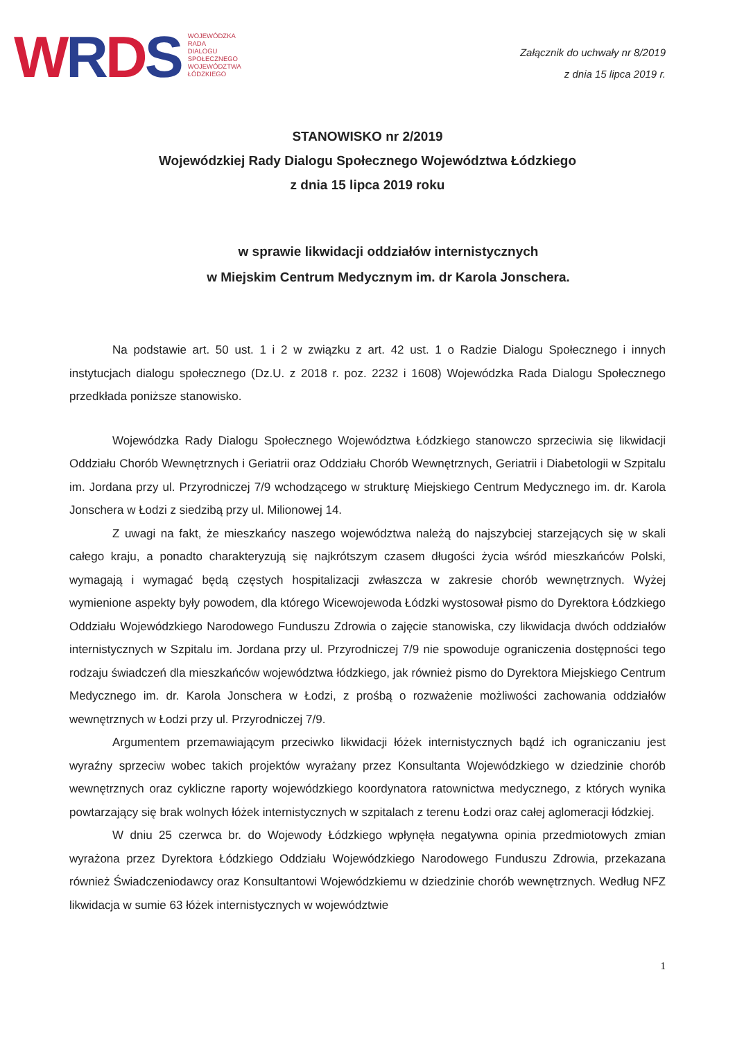WRDS
WOJEWÓDZKA
RADA
DIALOGU
SPOŁECZNEGO
WOJEWÓDZTWA
ŁÓDZKIEGO
Załącznik do uchwały nr 8/2019
z dnia 15 lipca 2019 r.
STANOWISKO nr 2/2019
Wojewódzkiej Rady Dialogu Społecznego Województwa Łódzkiego
z dnia 15 lipca 2019 roku
w sprawie likwidacji oddziałów internistycznych
w Miejskim Centrum Medycznym im. dr Karola Jonschera.
Na podstawie art. 50 ust. 1 i 2 w związku z art. 42 ust. 1 o Radzie Dialogu Społecznego i innych instytucjach dialogu społecznego (Dz.U. z 2018 r. poz. 2232 i 1608) Wojewódzka Rada Dialogu Społecznego przedkłada poniższe stanowisko.
Wojewódzka Rady Dialogu Społecznego Województwa Łódzkiego stanowczo sprzeciwia się likwidacji Oddziału Chorób Wewnętrznych i Geriatrii oraz Oddziału Chorób Wewnętrznych, Geriatrii i Diabetologii w Szpitalu im. Jordana przy ul. Przyrodniczej 7/9 wchodzącego w strukturę Miejskiego Centrum Medycznego im. dr. Karola Jonschera w Łodzi z siedzibą przy ul. Milionowej 14.
Z uwagi na fakt, że mieszkańcy naszego województwa należą do najszybciej starzejących się w skali całego kraju, a ponadto charakteryzują się najkrótszym czasem długości życia wśród mieszkańców Polski, wymagają i wymagać będą częstych hospitalizacji zwłaszcza w zakresie chorób wewnętrznych. Wyżej wymienione aspekty były powodem, dla którego Wicewojewoda Łódzki wystosował pismo do Dyrektora Łódzkiego Oddziału Wojewódzkiego Narodowego Funduszu Zdrowia o zajęcie stanowiska, czy likwidacja dwóch oddziałów internistycznych w Szpitalu im. Jordana przy ul. Przyrodniczej 7/9 nie spowoduje ograniczenia dostępności tego rodzaju świadczeń dla mieszkańców województwa łódzkiego, jak również pismo do Dyrektora Miejskiego Centrum Medycznego im. dr. Karola Jonschera w Łodzi, z prośbą o rozważenie możliwości zachowania oddziałów wewnętrznych w Łodzi przy ul. Przyrodniczej 7/9.
Argumentem przemawiającym przeciwko likwidacji łóżek internistycznych bądź ich ograniczaniu jest wyraźny sprzeciw wobec takich projektów wyrażany przez Konsultanta Wojewódzkiego w dziedzinie chorób wewnętrznych oraz cykliczne raporty wojewódzkiego koordynatora ratownictwa medycznego, z których wynika powtarzający się brak wolnych łóżek internistycznych w szpitalach z terenu Łodzi oraz całej aglomeracji łódzkiej.
W dniu 25 czerwca br. do Wojewody Łódzkiego wpłynęła negatywna opinia przedmiotowych zmian wyrażona przez Dyrektora Łódzkiego Oddziału Wojewódzkiego Narodowego Funduszu Zdrowia, przekazana również Świadczeniodawcy oraz Konsultantowi Wojewódzkiemu w dziedzinie chorób wewnętrznych. Według NFZ likwidacja w sumie 63 łóżek internistycznych w województwie
1